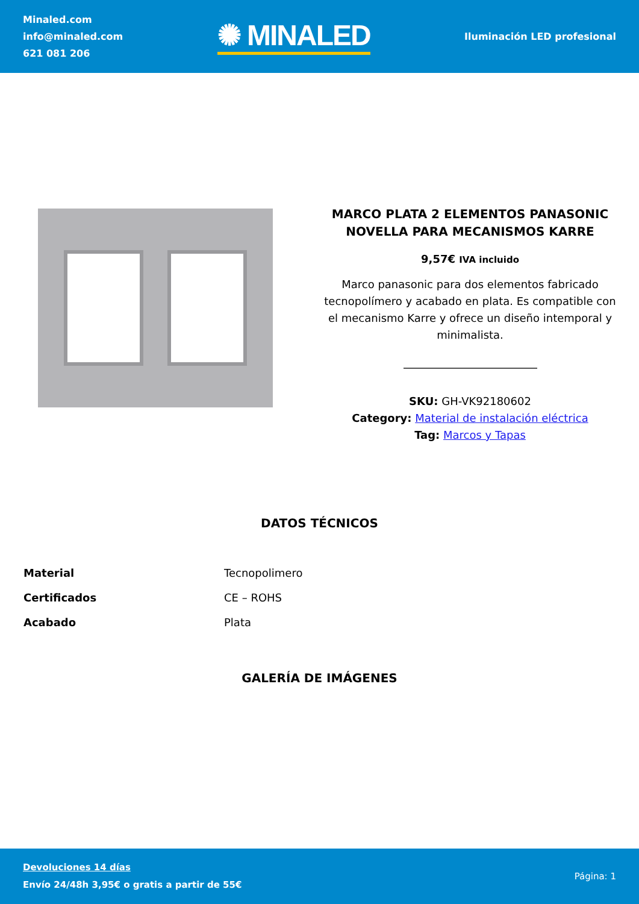Minaled.com
info@minaled.com
621 081 206
✺ MINALED
Iluminación LED profesional
MARCO PLATA 2 ELEMENTOS PANASONIC NOVELLA PARA MECANISMOS KARRE
9,57€ IVA incluido
Marco panasonic para dos elementos fabricado tecnopolímero y acabado en plata. Es compatible con el mecanismo Karre y ofrece un diseño intemporal y minimalista.
SKU: GH-VK92180602
Category: Material de instalación eléctrica
Tag: Marcos y Tapas
DATOS TÉCNICOS
| Material | Tecnopolimero |
| Certificados | CE – ROHS |
| Acabado | Plata |
GALERÍA DE IMÁGENES
Devoluciones 14 días
Envío 24/48h 3,95€ o gratis a partir de 55€
Página: 1